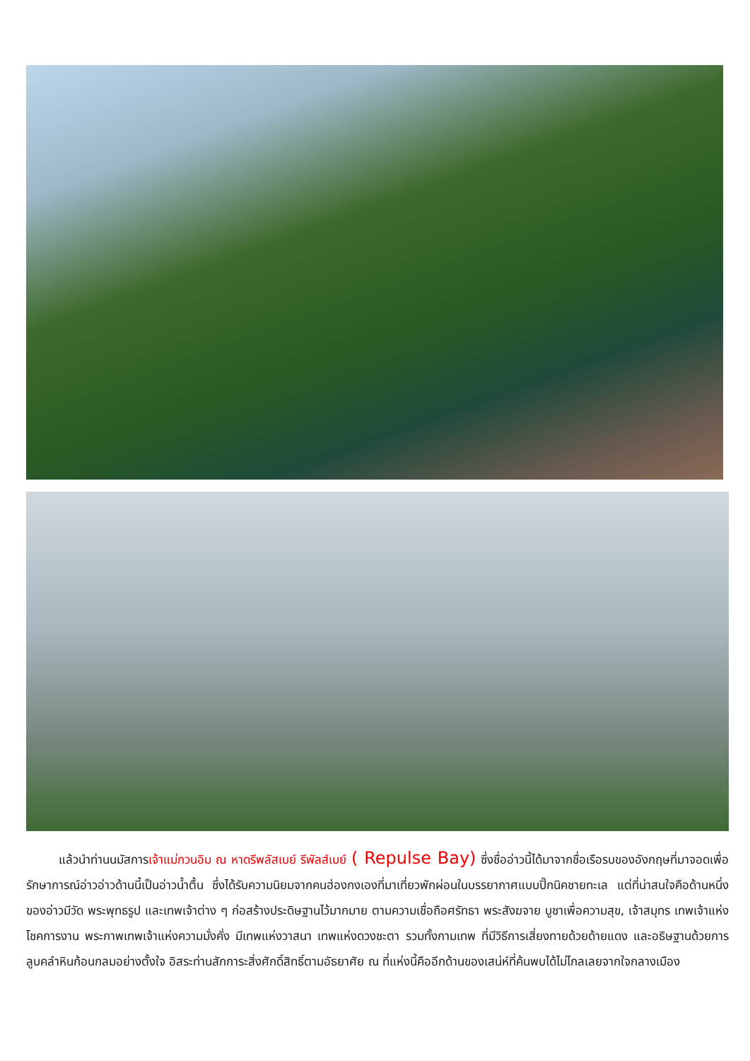แล้วนำท่านนมัสการเจ้าแม่กวนอิม ณ หาดรีพลัสเบย์ รีพัลส์เบย์ ( Repulse Bay) ซึ่งชื่ออ่าวนี้ได้มาจากชื่อเรือรบของอังกฤษที่มาจอดเพื่อรักษาการณ์อ่าวอ่าวด้านนี้เป็นอ่าวน้ำตื้น ซึ่งได้รับความนิยมจากคนฮ่องกงเองที่มาเที่ยวพักผ่อนในบรรยากาศแบบปิ๊กนิคชายทะเล แต่ที่น่าสนใจคือด้านหนึ่งของอ่าวมีวัด พระพุทธรูป และเทพเจ้าต่าง ๆ ก่อสร้างประดิษฐานไว้มากมาย ตามความเชื่อถือศรัทธา พระสังฆจาย บูชาเพื่อความสุข, เจ้าสมุทร เทพเจ้าแห่งโชคการงาน พระกาพเทพเจ้าแห่งความมั่งคั่ง มีเทพแห่งวาสนา เทพแห่งดวงชะตา รวมทั้งกามเทพ ที่มีวิธีการเสี่ยงทายด้วยด้ายแดง และอธิษฐานด้วยการลูบคลำหินก้อนกลมอย่างตั้งใจ อิสระท่านสักการะสิ่งศักดิ์สิทธิ์ตามอัธยาศัย ณ ที่แห่งนี้คืออีกด้านของเสน่ห์ที่ค้นพบได้ไม่ไกลเลยจากใจกลางเมือง